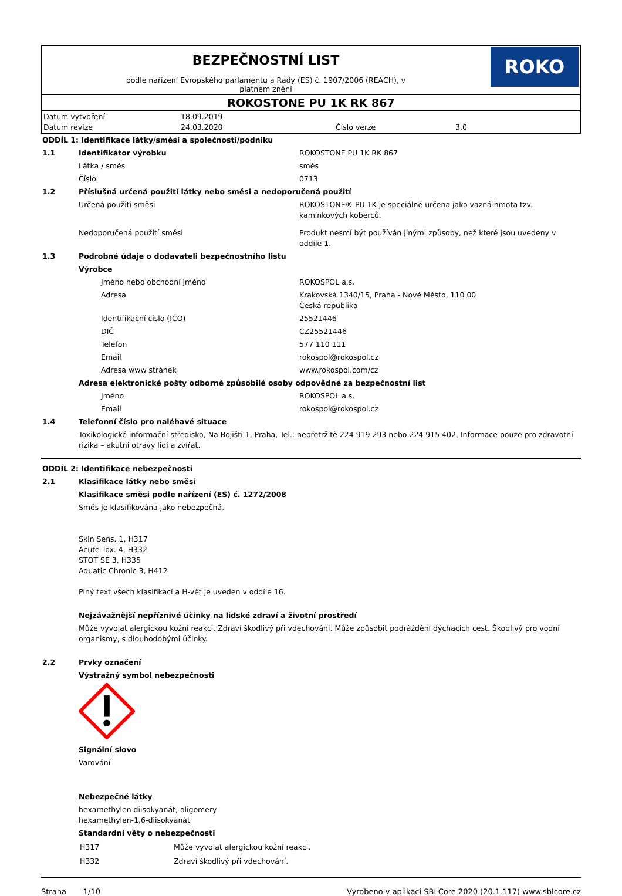BEZPEČNOSTNÍ LIST
podle nařízení Evropského parlamentu a Rady (ES) č. 1907/2006 (REACH), v
platném znění
ROKO
ROKOSTONE PU 1K RK 867
| Datum vytvoření | 18.09.2019 | | |
| Datum revize | 24.03.2020 | Číslo verze | 3.0 |
| ODDÍL 1: Identifikace látky/směsi a společnosti/podniku | | |
| 1.1 | Identifikátor výrobku | ROKOSTONE PU 1K RK 867 |
| | Látka / směs | směs |
| | Číslo | 0713 |
| 1.2 | Příslušná určená použití látky nebo směsi a nedoporučená použití | |
| | Určená použití směsi | ROKOSTONE® PU 1K je speciálně určena jako vazná hmota tzv. kamínkových koberců. |
| | Nedoporučená použití směsi | Produkt nesmí být používán jinými způsoby, než které jsou uvedeny v oddíle 1. |
| 1.3 | Podrobné údaje o dodavateli bezpečnostního listu | |
| | Výrobce | |
| | Jméno nebo obchodní jméno | ROKOSPOL a.s. |
| | Adresa | Krakovská 1340/15, Praha - Nové Město, 110 00 Česká republika |
| | Identifikační číslo (IČO) | 25521446 |
| | DIČ | CZ25521446 |
| | Telefon | 577 110 111 |
| | Email | rokospol@rokospol.cz |
| | Adresa www stránek | www.rokospol.com/cz |
| | Adresa elektronické pošty odborně způsobilé osoby odpovědné za bezpečnostní list | |
| | Jméno | ROKOSPOL a.s. |
| | Email | rokospol@rokospol.cz |
| 1.4 | Telefonní číslo pro naléhavé situace | |
| | Toxikologické informační středisko, Na Bojišti 1, Praha, Tel.: nepřetržitě 224 919 293 nebo 224 915 402, Informace pouze pro zdravotní rizika – akutní otravy lidí a zvířat. | |
| ODDÍL 2: Identifikace nebezpečnosti | |
| 2.1 | Klasifikace látky nebo směsi |
| | Klasifikace směsi podle nařízení (ES) č. 1272/2008 |
| | Směs je klasifikována jako nebezpečná. Skin Sens. 1, H317 Acute Tox. 4, H332 STOT SE 3, H335 Aquatic Chronic 3, H412 Plný text všech klasifikací a H-vět je uveden v oddíle 16. |
| | Nejzávažnější nepříznivé účinky na lidské zdraví a životní prostředí |
| | Může vyvolat alergickou kožní reakci. Zdraví škodlivý při vdechování. Může způsobit podráždění dýchacích cest. Škodlivý pro vodní organismy, s dlouhodobými účinky. |
| 2.2 | Prvky označení |
| | Výstražný symbol nebezpečnosti |
| | Signální slovo |
| | Varování |
| | Nebezpečné látky |
| | hexamethylen diisokyanát, oligomery hexamethylen-1,6-diisokyanát |
| | Standardní věty o nebezpečnosti |
| | / H317 / Může vyvolat alergickou kožní reakci. / / H332 / Zdraví škodlivý při vdechování. / |
Strana 1/10 Vyrobeno v aplikaci SBLCore 2020 (20.1.117) www.sblcore.cz